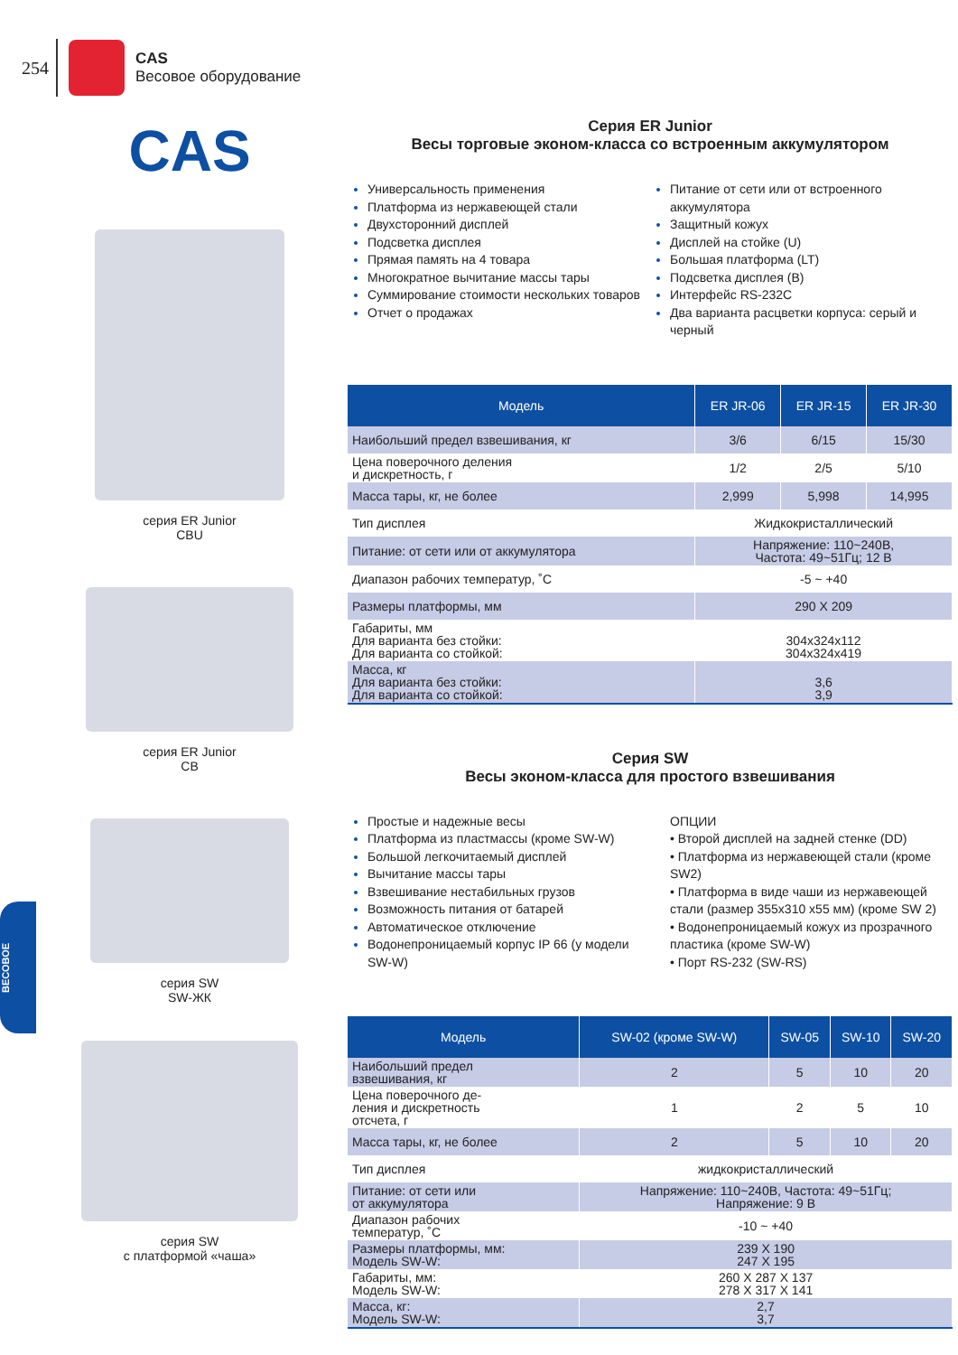254
CAS
Весовое оборудование
CAS
серия ER Junior
CBU
серия ER Junior
CB
серия SW
SW-ЖК
серия SW
с платформой «чаша»
Серия ER Junior
Весы торговые эконом-класса со встроенным аккумулятором
Универсальность применения
Платформа из нержавеющей стали
Двухсторонний дисплей
Подсветка дисплея
Прямая память на 4 товара
Многократное вычитание массы тары
Суммирование стоимости нескольких товаров
Отчет о продажах
Питание от сети или от встроенного аккумулятора
Защитный кожух
Дисплей на стойке (U)
Большая платформа (LT)
Подсветка дисплея (B)
Интерфейс RS-232C
Два варианта расцветки корпуса: серый и черный
| Модель | ER JR-06 | ER JR-15 | ER JR-30 |
| --- | --- | --- | --- |
| Наибольший предел взвешивания, кг | 3/6 | 6/15 | 15/30 |
| Цена поверочного деления и дискретность, г | 1/2 | 2/5 | 5/10 |
| Масса тары, кг, не более | 2,999 | 5,998 | 14,995 |
| Тип дисплея | Жидкокристаллический | | |
| Питание: от сети или от аккумулятора | Напряжение: 110~240В, Частота: 49~51Гц; 12 В | | |
| Диапазон рабочих температур, ˚С | -5 ~ +40 | | |
| Размеры платформы, мм | 290 X 209 | | |
| Габариты, мм Для варианта без стойки: Для варианта со стойкой: | 304x324x112 304x324x419 | | |
| Масса, кг Для варианта без стойки: Для варианта со стойкой: | 3,6 3,9 | | |
Серия SW
Весы эконом-класса для простого взвешивания
Простые и надежные весы
Платформа из пластмассы (кроме SW-W)
Большой легкочитаемый дисплей
Вычитание массы тары
Взвешивание нестабильных грузов
Возможность питания от батарей
Автоматическое отключение
Водонепроницаемый корпус IP 66 (у модели SW-W)
ОПЦИИ
• Второй дисплей на задней стенке (DD)
• Платформа из нержавеющей стали (кроме SW2)
• Платформа в виде чаши из нержавеющей стали (размер 355x310 x55 мм) (кроме SW 2)
• Водонепроницаемый кожух из прозрачного пластика (кроме SW-W)
• Порт RS-232 (SW-RS)
| Модель | SW-02 (кроме SW-W) | SW-05 | SW-10 | SW-20 |
| --- | --- | --- | --- | --- |
| Наибольший предел взвешивания, кг | 2 | 5 | 10 | 20 |
| Цена поверочного де- ления и дискретность отсчета, г | 1 | 2 | 5 | 10 |
| Масса тары, кг, не более | 2 | 5 | 10 | 20 |
| Тип дисплея | жидкокристаллический | | | |
| Питание: от сети или от аккумулятора | Напряжение: 110~240В, Частота: 49~51Гц; Напряжение: 9 В | | | |
| Диапазон рабочих температур, ˚С | -10 ~ +40 | | | |
| Размеры платформы, мм: Модель SW-W: | 239 X 190 247 X 195 | | | |
| Габариты, мм: Модель SW-W: | 260 X 287 X 137 278 X 317 X 141 | | | |
| Масса, кг: Модель SW-W: | 2,7 3,7 | | | |
ВЕСОВОЕ